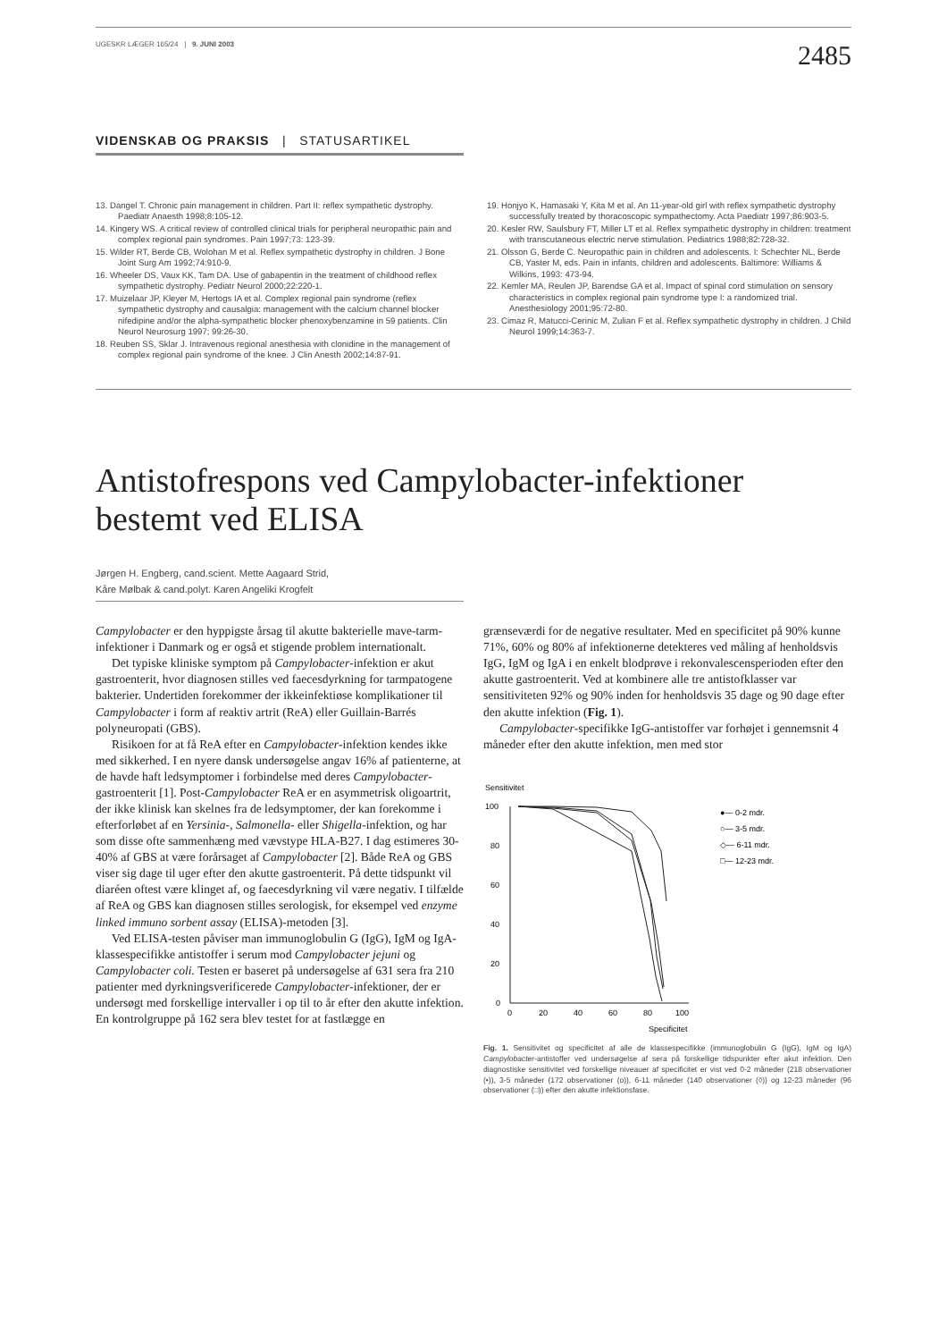UGESKR LÆGER 165/24 | 9. JUNI 2003 2485
VIDENSKAB OG PRAKSIS | STATUSARTIKEL
13. Dangel T. Chronic pain management in children. Part II: reflex sympathetic dystrophy. Paediatr Anaesth 1998;8:105-12.
14. Kingery WS. A critical review of controlled clinical trials for peripheral neuropathic pain and complex regional pain syndromes. Pain 1997;73: 123-39.
15. Wilder RT, Berde CB, Wolohan M et al. Reflex sympathetic dystrophy in children. J Bone Joint Surg Am 1992;74:910-9.
16. Wheeler DS, Vaux KK, Tam DA. Use of gabapentin in the treatment of childhood reflex sympathetic dystrophy. Pediatr Neurol 2000;22:220-1.
17. Muizelaar JP, Kleyer M, Hertogs IA et al. Complex regional pain syndrome (reflex sympathetic dystrophy and causalgia: management with the calcium channel blocker nifedipine and/or the alpha-sympathetic blocker phenoxybenzamine in 59 patients. Clin Neurol Neurosurg 1997; 99:26-30.
18. Reuben SS, Sklar J. Intravenous regional anesthesia with clonidine in the management of complex regional pain syndrome of the knee. J Clin Anesth 2002;14:87-91.
19. Honjyo K, Hamasaki Y, Kita M et al. An 11-year-old girl with reflex sympathetic dystrophy successfully treated by thoracoscopic sympathectomy. Acta Paediatr 1997;86:903-5.
20. Kesler RW, Saulsbury FT, Miller LT et al. Reflex sympathetic dystrophy in children: treatment with transcutaneous electric nerve stimulation. Pediatrics 1988;82:728-32.
21. Olsson G, Berde C. Neuropathic pain in children and adolescents. I: Schechter NL, Berde CB, Yaster M, eds. Pain in infants, children and adolescents. Baltimore: Williams & Wilkins, 1993: 473-94.
22. Kemler MA, Reulen JP, Barendse GA et al. Impact of spinal cord stimulation on sensory characteristics in complex regional pain syndrome type I: a randomized trial. Anesthesiology 2001;95:72-80.
23. Cimaz R, Matucci-Cerinic M, Zulian F et al. Reflex sympathetic dystrophy in children. J Child Neurol 1999;14:363-7.
Antistofrespons ved Campylobacter-infektioner bestemt ved ELISA
Jørgen H. Engberg, cand.scient. Mette Aagaard Strid,
Kåre Mølbak & cand.polyt. Karen Angeliki Krogfelt
Campylobacter er den hyppigste årsag til akutte bakterielle mave-tarm-infektioner i Danmark og er også et stigende problem internationalt.
Det typiske kliniske symptom på Campylobacter-infektion er akut gastroenterit, hvor diagnosen stilles ved faecesdyrkning for tarmpatogene bakterier. Undertiden forekommer der ikkeinfektiøse komplikationer til Campylobacter i form af reaktiv artrit (ReA) eller Guillain-Barrés polyneuropati (GBS).
Risikoen for at få ReA efter en Campylobacter-infektion kendes ikke med sikkerhed. I en nyere dansk undersøgelse angav 16% af patienterne, at de havde haft ledsymptomer i forbindelse med deres Campylobacter-gastroenterit [1]. Post-Campylobacter ReA er en asymmetrisk oligoartrit, der ikke klinisk kan skelnes fra de ledsymptomer, der kan forekomme i efterforløbet af en Yersinia-, Salmonella- eller Shigella-infektion, og har som disse ofte sammenhæng med vævstype HLA-B27. I dag estimeres 30-40% af GBS at være forårsaget af Campylobacter [2]. Både ReA og GBS viser sig dage til uger efter den akutte gastroenterit. På dette tidspunkt vil diaréen oftest være klinget af, og faecesdyrkning vil være negativ. I tilfælde af ReA og GBS kan diagnosen stilles serologisk, for eksempel ved enzyme linked immuno sorbent assay (ELISA)-metoden [3].
Ved ELISA-testen påviser man immunoglobulin G (IgG), IgM og IgA-klassespecifikke antistoffer i serum mod Campylobacter jejuni og Campylobacter coli. Testen er baseret på undersøgelse af 631 sera fra 210 patienter med dyrkningsverificerede Campylobacter-infektioner, der er undersøgt med forskellige intervaller i op til to år efter den akutte infektion. En kontrolgruppe på 162 sera blev testet for at fastlægge en
grænseværdi for de negative resultater. Med en specificitet på 90% kunne 71%, 60% og 80% af infektionerne detekteres ved måling af henholdsvis IgG, IgM og IgA i en enkelt blodprøve i rekonvalescensperioden efter den akutte gastroenterit. Ved at kombinere alle tre antistofklasser var sensitiviteten 92% og 90% inden for henholdsvis 35 dage og 90 dage efter den akutte infektion (Fig. 1).
Campylobacter-specifikke IgG-antistoffer var forhøjet i gennemsnit 4 måneder efter den akutte infektion, men med stor
Sensitivitet
100
80
60
40
20
0
0
20
40
60
80
100
Specificitet
●— 0-2 mdr.
○— 3-5 mdr.
◇— 6-11 mdr.
□— 12-23 mdr.
Fig. 1. Sensitivitet og specificitet af alle de klassespecifikke (immunoglobulin G (IgG), IgM og IgA) Campylobacter-antistoffer ved undersøgelse af sera på forskellige tidspunkter efter akut infektion. Den diagnostiske sensitivitet ved forskellige niveauer af specificitet er vist ved 0-2 måneder (218 observationer (•)), 3-5 måneder (172 observationer (o)), 6-11 måneder (140 observationer (◊)) og 12-23 måneder (96 observationer (□)) efter den akutte infektionsfase.